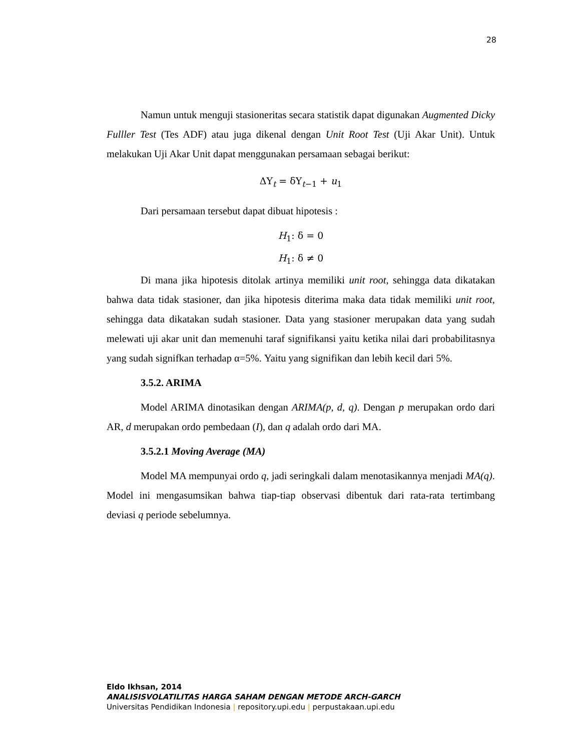28
Namun untuk menguji stasioneritas secara statistik dapat digunakan Augmented Dicky Fulller Test (Tes ADF) atau juga dikenal dengan Unit Root Test (Uji Akar Unit). Untuk melakukan Uji Akar Unit dapat menggunakan persamaan sebagai berikut:
ΔY<sub>t</sub> = δY<sub>t−1</sub> + u<sub>1</sub>
Dari persamaan tersebut dapat dibuat hipotesis :
H<sub>1</sub>: δ = 0
H<sub>1</sub>: δ ≠ 0
Di mana jika hipotesis ditolak artinya memiliki unit root, sehingga data dikatakan bahwa data tidak stasioner, dan jika hipotesis diterima maka data tidak memiliki unit root, sehingga data dikatakan sudah stasioner. Data yang stasioner merupakan data yang sudah melewati uji akar unit dan memenuhi taraf signifikansi yaitu ketika nilai dari probabilitasnya yang sudah signifkan terhadap α=5%. Yaitu yang signifikan dan lebih kecil dari 5%.
3.5.2. ARIMA
Model ARIMA dinotasikan dengan ARIMA(p, d, q). Dengan p merupakan ordo dari AR, d merupakan ordo pembedaan (I), dan q adalah ordo dari MA.
3.5.2.1 Moving Average (MA)
Model MA mempunyai ordo q, jadi seringkali dalam menotasikannya menjadi MA(q). Model ini mengasumsikan bahwa tiap-tiap observasi dibentuk dari rata-rata tertimbang deviasi q periode sebelumnya.
Eldo Ikhsan, 2014
ANALISISVOLATILITAS HARGA SAHAM DENGAN METODE ARCH-GARCH
Universitas Pendidikan Indonesia | repository.upi.edu | perpustakaan.upi.edu